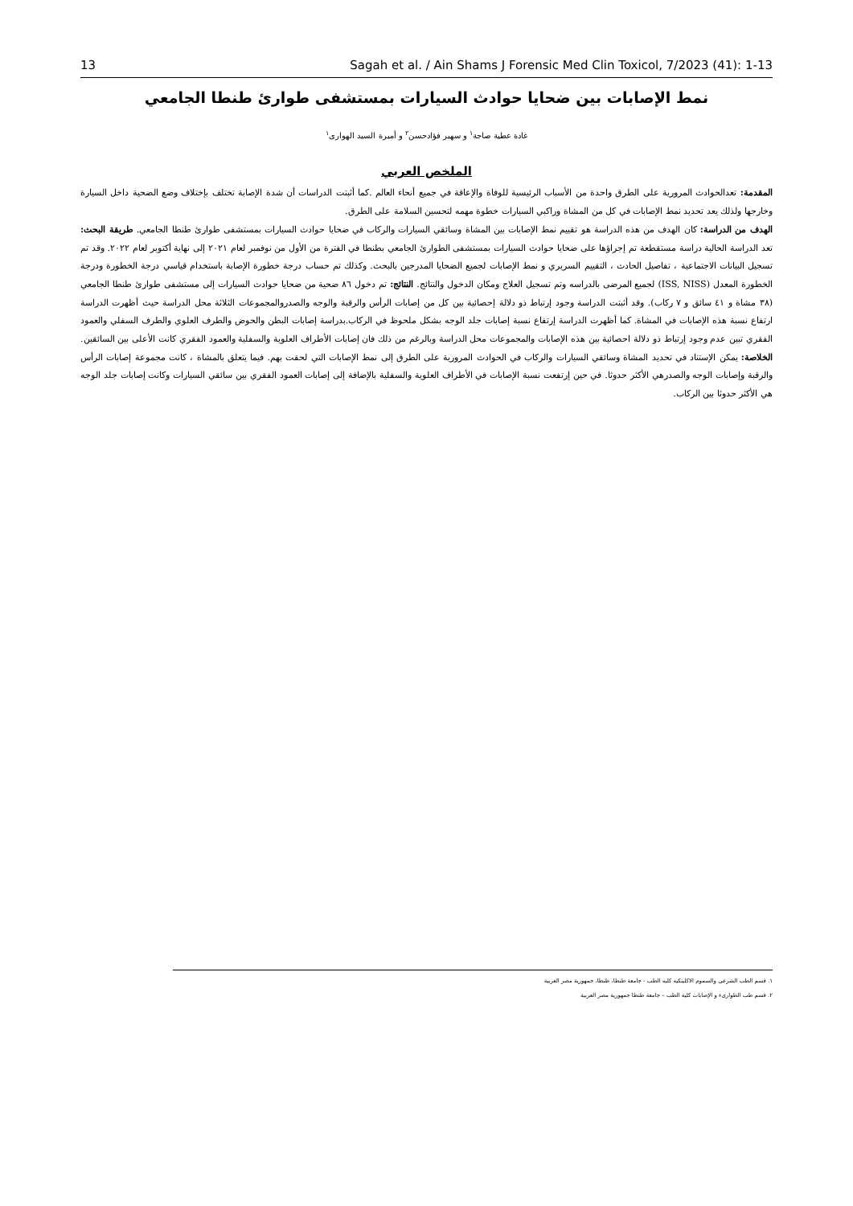13 Sagah et al. / Ain Shams J Forensic Med Clin Toxicol, 7/2023 (41): 1-13
نمط الإصابات بين ضحايا حوادث السيارات بمستشفى طوارئ طنطا الجامعي
غادة عطية صاجة<sup>١</sup> و سهير فؤادحسن<sup>٢</sup> و أميرة السيد الهوارى<sup>١</sup>
الملخص العربي
المقدمة: تعدالحوادث المرورية على الطرق واحدة من الأسباب الرئيسية للوفاة والإعاقة في جميع أنحاء العالم .كما أثبتت الدراسات أن شدة الإصابة تختلف بإختلاف وضع الضحية داخل السيارة وخارجها ولذلك يعد تحديد نمط الإصابات في كل من المشاة وراكبي السيارات خطوة مهمه لتحسين السلامة على الطرق.
الهدف من الدراسة: كان الهدف من هذه الدراسة هو تقييم نمط الإصابات بين المشاة وسائقي السيارات والركاب في ضحايا حوادث السيارات بمستشفى طوارئ طنطا الجامعي. طريقة البحث: تعد الدراسة الحالية دراسة مستقطعة تم إجراؤها على ضحايا حوادث السيارات بمستشفى الطوارئ الجامعي بطنطا في الفترة من الأول من نوفمبر لعام ٢٠٢١ إلى نهاية أكتوبر لعام ٢٠٢٢. وقد تم تسجيل البيانات الاجتماعية ، تفاصيل الحادث ، التقييم السريري و نمط الإصابات لجميع الضحايا المدرجين بالبحث. وكذلك تم حساب درجة خطورة الإصابة باستخدام قياسي درجة الخطورة ودرجة الخطورة المعدل (ISS, NISS) لجميع المرضى بالدراسه وتم تسجيل العلاج ومكان الدخول والنتائج. النتائج: تم دخول ٨٦ ضحية من ضحايا حوادث السيارات إلى مستشفى طوارئ طنطا الجامعي (٣٨ مشاة و ٤١ سائق و ٧ ركاب). وقد أثبتت الدراسة وجود إرتباط ذو دلالة إحصائية بين كل من إصابات الرأس والرقبة والوجه والصدروالمجموعات الثلاثة محل الدراسة حيث أظهرت الدراسة ارتفاع نسبة هذه الإصابات في المشاة. كما أظهرت الدراسة إرتفاع نسبة إصابات جلد الوجه بشكل ملحوظ في الركاب.بدراسة إصابات البطن والحوض والطرف العلوي والطرف السفلي والعمود الفقري تبين عدم وجود إرتباط ذو دلالة احصائية بين هذه الإصابات والمجموعات محل الدراسة وبالرغم من ذلك فان إصابات الأطراف العلوية والسفلية والعمود الفقري كانت الأعلى بين السائقين. الخلاصة: يمكن الإستناد في تحديد المشاة وسائقي السيارات والركاب في الحوادث المرورية على الطرق إلى نمط الإصابات التي لحقت بهم. فيما يتعلق بالمشاة ، كانت مجموعة إصابات الرأس والرقبة وإصابات الوجه والصدرهي الأكثر حدوثا. في حين إرتفعت نسبة الإصابات في الأطراف العلوية والسفلية بالإضافة إلى إصابات العمود الفقري بين سائقي السيارات وكانت إصابات جلد الوجه هي الأكثر حدوثا بين الركاب.
١. قسم الطب الشرعى والسموم الاكلينكيه كليه الطب - جامعة طنطا، طنطا، جمهورية مصر العربية
٢. قسم طب الطوارىء و الإصابات كلية الطب – جامعة طنطا جمهورية مصر العربية